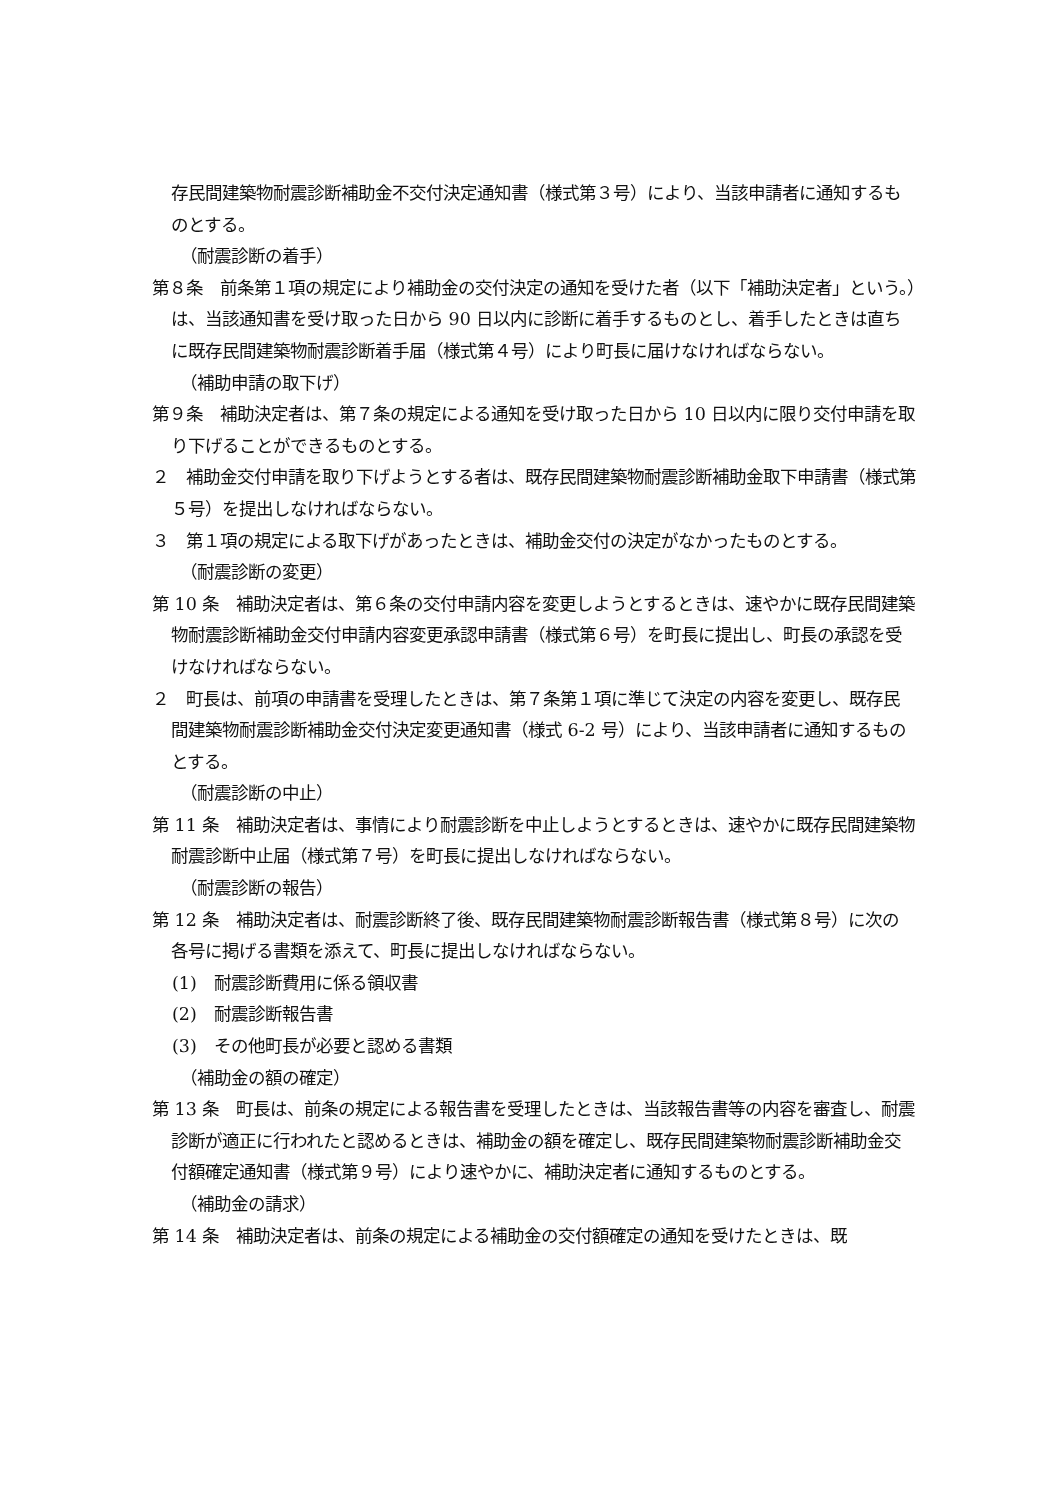存民間建築物耐震診断補助金不交付決定通知書（様式第３号）により、当該申請者に通知するものとする。
（耐震診断の着手）
第８条　前条第１項の規定により補助金の交付決定の通知を受けた者（以下「補助決定者」という。）は、当該通知書を受け取った日から 90 日以内に診断に着手するものとし、着手したときは直ちに既存民間建築物耐震診断着手届（様式第４号）により町長に届けなければならない。
（補助申請の取下げ）
第９条　補助決定者は、第７条の規定による通知を受け取った日から 10 日以内に限り交付申請を取り下げることができるものとする。
２　補助金交付申請を取り下げようとする者は、既存民間建築物耐震診断補助金取下申請書（様式第５号）を提出しなければならない。
３　第１項の規定による取下げがあったときは、補助金交付の決定がなかったものとする。
（耐震診断の変更）
第 10 条　補助決定者は、第６条の交付申請内容を変更しようとするときは、速やかに既存民間建築物耐震診断補助金交付申請内容変更承認申請書（様式第６号）を町長に提出し、町長の承認を受けなければならない。
２　町長は、前項の申請書を受理したときは、第７条第１項に準じて決定の内容を変更し、既存民間建築物耐震診断補助金交付決定変更通知書（様式 6-2 号）により、当該申請者に通知するものとする。
（耐震診断の中止）
第 11 条　補助決定者は、事情により耐震診断を中止しようとするときは、速やかに既存民間建築物耐震診断中止届（様式第７号）を町長に提出しなければならない。
（耐震診断の報告）
第 12 条　補助決定者は、耐震診断終了後、既存民間建築物耐震診断報告書（様式第８号）に次の各号に掲げる書類を添えて、町長に提出しなければならない。
(1)　耐震診断費用に係る領収書
(2)　耐震診断報告書
(3)　その他町長が必要と認める書類
（補助金の額の確定）
第 13 条　町長は、前条の規定による報告書を受理したときは、当該報告書等の内容を審査し、耐震診断が適正に行われたと認めるときは、補助金の額を確定し、既存民間建築物耐震診断補助金交付額確定通知書（様式第９号）により速やかに、補助決定者に通知するものとする。
（補助金の請求）
第 14 条　補助決定者は、前条の規定による補助金の交付額確定の通知を受けたときは、既